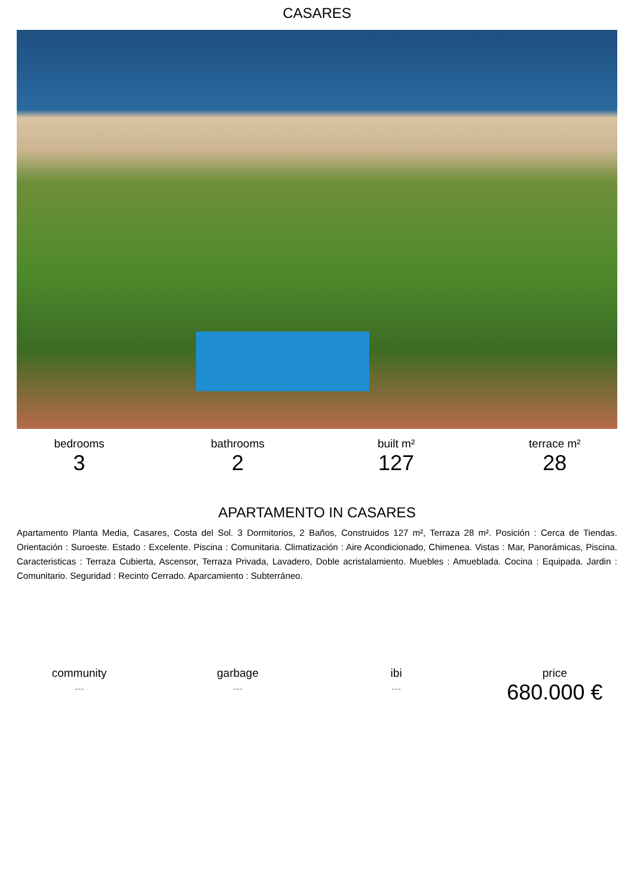CASARES
bedrooms
3
bathrooms
2
built m²
127
terrace m²
28
APARTAMENTO IN CASARES
Apartamento Planta Media, Casares, Costa del Sol. 3 Dormitorios, 2 Baños, Construidos 127 m², Terraza 28 m². Posición : Cerca de Tiendas. Orientación : Suroeste. Estado : Excelente. Piscina : Comunitaria. Climatización : Aire Acondicionado, Chimenea. Vistas : Mar, Panorámicas, Piscina. Caracteristicas : Terraza Cubierta, Ascensor, Terraza Privada, Lavadero, Doble acristalamiento. Muebles : Amueblada. Cocina : Equipada. Jardin : Comunitario. Seguridad : Recinto Cerrado. Aparcamiento : Subterráneo.
community
---
garbage
---
ibi
---
price
680.000 €